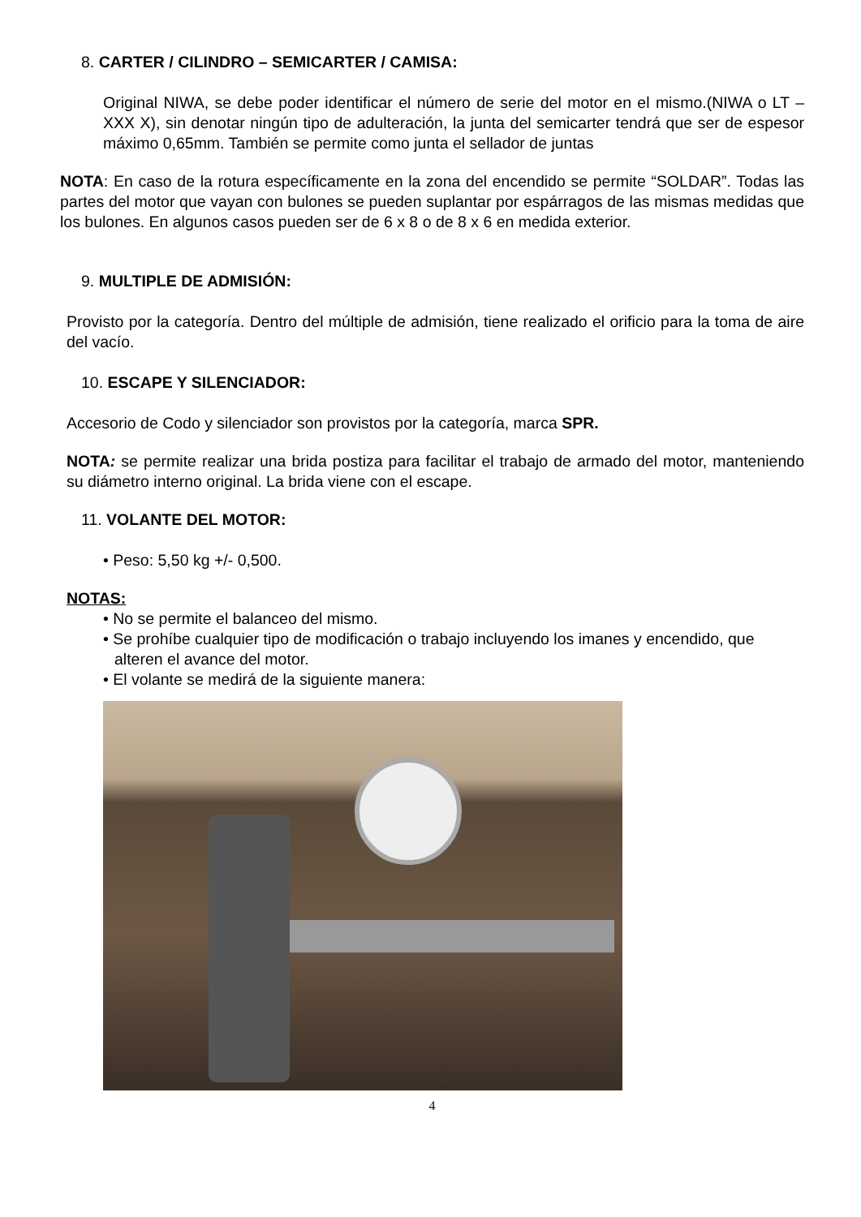8. CARTER / CILINDRO – SEMICARTER / CAMISA:
Original NIWA, se debe poder identificar el número de serie del motor en el mismo.(NIWA o LT – XXX X), sin denotar ningún tipo de adulteración, la junta del semicarter tendrá que ser de espesor máximo 0,65mm. También se permite como junta el sellador de juntas
NOTA: En caso de la rotura específicamente en la zona del encendido se permite “SOLDAR”. Todas las partes del motor que vayan con bulones se pueden suplantar por espárragos de las mismas medidas que los bulones. En algunos casos pueden ser de 6 x 8 o de 8 x 6 en medida exterior.
9. MULTIPLE DE ADMISIÓN:
Provisto por la categoría. Dentro del múltiple de admisión, tiene realizado el orificio para la toma de aire del vacío.
10. ESCAPE Y SILENCIADOR:
Accesorio de Codo y silenciador son provistos por la categoría, marca SPR.
NOTA: se permite realizar una brida postiza para facilitar el trabajo de armado del motor, manteniendo su diámetro interno original. La brida viene con el escape.
11. VOLANTE DEL MOTOR:
• Peso: 5,50 kg +/- 0,500.
NOTAS:
• No se permite el balanceo del mismo.
• Se prohíbe cualquier tipo de modificación o trabajo incluyendo los imanes y encendido, que alteren el avance del motor.
• El volante se medirá de la siguiente manera:
4